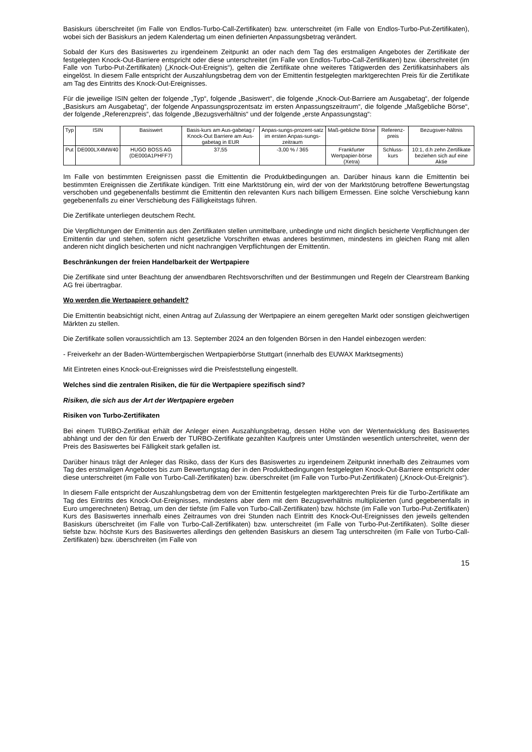Basiskurs überschreitet (im Falle von Endlos-Turbo-Call-Zertifikaten) bzw. unterschreitet (im Falle von Endlos-Turbo-Put-Zertifikaten), wobei sich der Basiskurs an jedem Kalendertag um einen definierten Anpassungsbetrag verändert.
Sobald der Kurs des Basiswertes zu irgendeinem Zeitpunkt an oder nach dem Tag des erstmaligen Angebotes der Zertifikate der festgelegten Knock-Out-Barriere entspricht oder diese unterschreitet (im Falle von Endlos-Turbo-Call-Zertifikaten) bzw. überschreitet (im Falle von Turbo-Put-Zertifikaten) („Knock-Out-Ereignis“), gelten die Zertifikate ohne weiteres Tätigwerden des Zertifikatsinhabers als eingelöst. In diesem Falle entspricht der Auszahlungsbetrag dem von der Emittentin festgelegten marktgerechten Preis für die Zertifikate am Tag des Eintritts des Knock-Out-Ereignisses.
Für die jeweilige ISIN gelten der folgende „Typ“, folgende „Basiswert“, die folgende „Knock-Out-Barriere am Ausgabetag“, der folgende „Basiskurs am Ausgabetag“, der folgende Anpassungsprozentsatz im ersten Anpassungszeitraum“, die folgende „Maßgebliche Börse“, der folgende „Referenzpreis“, das folgende „Bezugsverhältnis“ und der folgende „erste Anpassungstag“:
| Typ | ISIN | Basiswert | Basis-kurs am Aus-gabetag / Knock-Out Barriere am Aus-gabetag in EUR | Anpas-sungs-prozent-satz im ersten Anpas-sungs-zeitraum | Maß-gebliche Börse | Referenz-preis | Bezugsver-hältnis |
| --- | --- | --- | --- | --- | --- | --- | --- |
| Put | DE000LX4MW40 | HUGO BOSS AG (DE000A1PHFF7) | 37,55 | -3,00 % / 365 | Frankfurter Wertpapier-börse (Xetra) | Schluss-kurs | 10:1, d.h zehn Zertifikate beziehen sich auf eine Aktie |
Im Falle von bestimmten Ereignissen passt die Emittentin die Produktbedingungen an. Darüber hinaus kann die Emittentin bei bestimmten Ereignissen die Zertifikate kündigen. Tritt eine Marktstörung ein, wird der von der Marktstörung betroffene Bewertungstag verschoben und gegebenenfalls bestimmt die Emittentin den relevanten Kurs nach billigem Ermessen. Eine solche Verschiebung kann gegebenenfalls zu einer Verschiebung des Fälligkeitstags führen.
Die Zertifikate unterliegen deutschem Recht.
Die Verpflichtungen der Emittentin aus den Zertifikaten stellen unmittelbare, unbedingte und nicht dinglich besicherte Verpflichtungen der Emittentin dar und stehen, sofern nicht gesetzliche Vorschriften etwas anderes bestimmen, mindestens im gleichen Rang mit allen anderen nicht dinglich besicherten und nicht nachrangigen Verpflichtungen der Emittentin.
Beschränkungen der freien Handelbarkeit der Wertpapiere
Die Zertifikate sind unter Beachtung der anwendbaren Rechtsvorschriften und der Bestimmungen und Regeln der Clearstream Banking AG frei übertragbar.
Wo werden die Wertpapiere gehandelt?
Die Emittentin beabsichtigt nicht, einen Antrag auf Zulassung der Wertpapiere an einem geregelten Markt oder sonstigen gleichwertigen Märkten zu stellen.
Die Zertifikate sollen voraussichtlich am 13. September 2024 an den folgenden Börsen in den Handel einbezogen werden:
- Freiverkehr an der Baden-Württembergischen Wertpapierbörse Stuttgart (innerhalb des EUWAX Marktsegments)
Mit Eintreten eines Knock-out-Ereignisses wird die Preisfeststellung eingestellt.
Welches sind die zentralen Risiken, die für die Wertpapiere spezifisch sind?
Risiken, die sich aus der Art der Wertpapiere ergeben
Risiken von Turbo-Zertifikaten
Bei einem TURBO-Zertifikat erhält der Anleger einen Auszahlungsbetrag, dessen Höhe von der Wertentwicklung des Basiswertes abhängt und der den für den Erwerb der TURBO-Zertifikate gezahlten Kaufpreis unter Umständen wesentlich unterschreitet, wenn der Preis des Basiswertes bei Fälligkeit stark gefallen ist.
Darüber hinaus trägt der Anleger das Risiko, dass der Kurs des Basiswertes zu irgendeinem Zeitpunkt innerhalb des Zeitraumes vom Tag des erstmaligen Angebotes bis zum Bewertungstag der in den Produktbedingungen festgelegten Knock-Out-Barriere entspricht oder diese unterschreitet (im Falle von Turbo-Call-Zertifikaten) bzw. überschreitet (im Falle von Turbo-Put-Zertifikaten) („Knock-Out-Ereignis“).
In diesem Falle entspricht der Auszahlungsbetrag dem von der Emittentin festgelegten marktgerechten Preis für die Turbo-Zertifikate am Tag des Eintritts des Knock-Out-Ereignisses, mindestens aber dem mit dem Bezugsverhältnis multiplizierten (und gegebenenfalls in Euro umgerechneten) Betrag, um den der tiefste (im Falle von Turbo-Call-Zertifikaten) bzw. höchste (im Falle von Turbo-Put-Zertifikaten) Kurs des Basiswertes innerhalb eines Zeitraumes von drei Stunden nach Eintritt des Knock-Out-Ereignisses den jeweils geltenden Basiskurs überschreitet (im Falle von Turbo-Call-Zertifikaten) bzw. unterschreitet (im Falle von Turbo-Put-Zertifikaten). Sollte dieser tiefste bzw. höchste Kurs des Basiswertes allerdings den geltenden Basiskurs an diesem Tag unterschreiten (im Falle von Turbo-Call-Zertifikaten) bzw. überschreiten (im Falle von
15